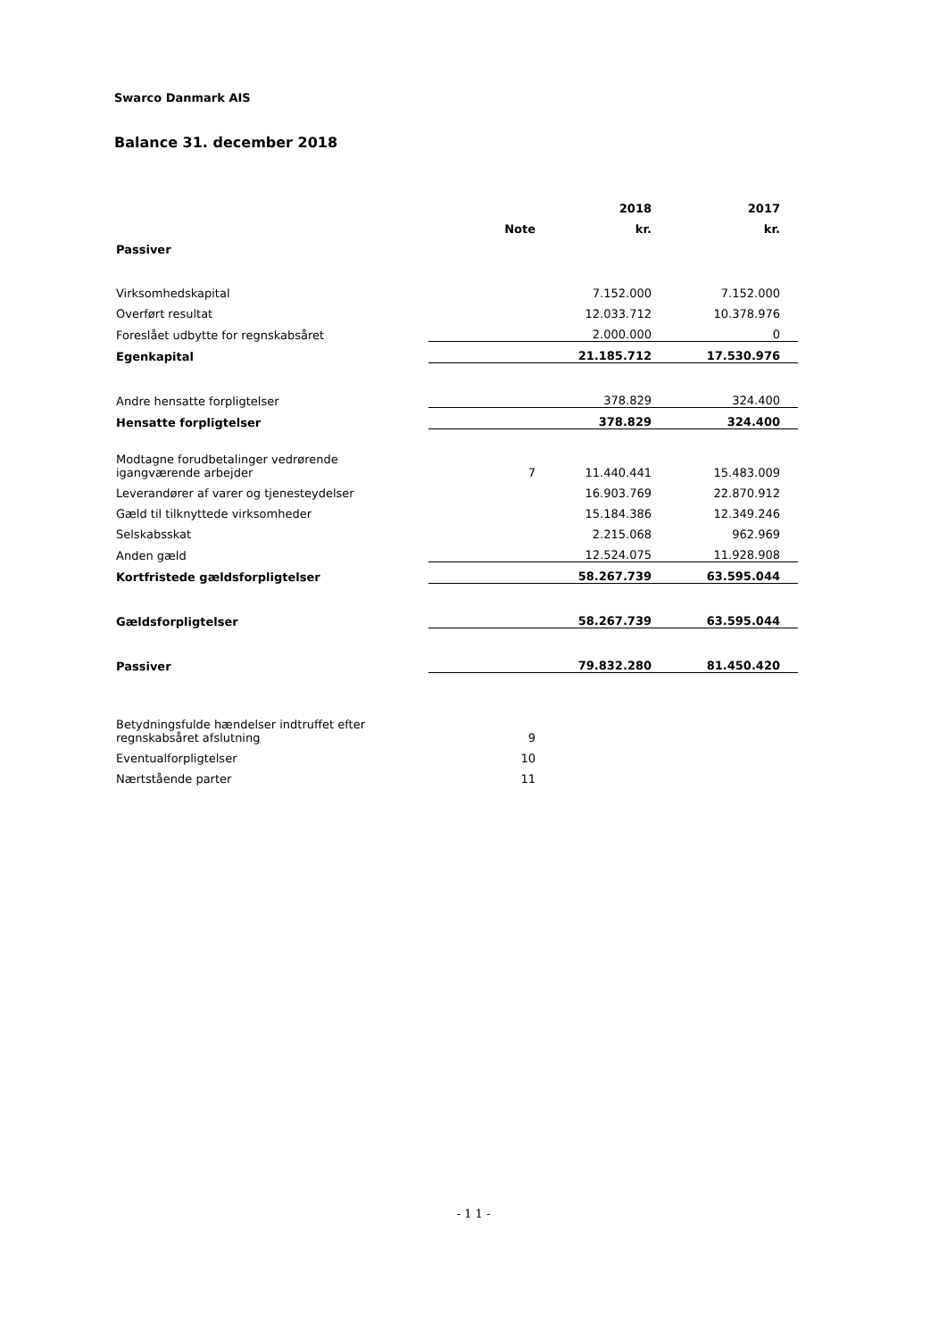Swarco Danmark AIS
Balance 31. december 2018
| | | 2018 | 2017 |
| --- | --- | --- | --- |
| | Note | kr. | kr. |
| Passiver | | | |
| Virksomhedskapital | | 7.152.000 | 7.152.000 |
| Overført resultat | | 12.033.712 | 10.378.976 |
| Foreslået udbytte for regnskabsåret | | 2.000.000 | 0 |
| Egenkapital | | 21.185.712 | 17.530.976 |
| Andre hensatte forpligtelser | | 378.829 | 324.400 |
| Hensatte forpligtelser | | 378.829 | 324.400 |
| Modtagne forudbetalinger vedrørende igangværende arbejder | 7 | 11.440.441 | 15.483.009 |
| Leverandører af varer og tjenesteydelser | | 16.903.769 | 22.870.912 |
| Gæld til tilknyttede virksomheder | | 15.184.386 | 12.349.246 |
| Selskabsskat | | 2.215.068 | 962.969 |
| Anden gæld | | 12.524.075 | 11.928.908 |
| Kortfristede gældsforpligtelser | | 58.267.739 | 63.595.044 |
| Gældsforpligtelser | | 58.267.739 | 63.595.044 |
| Passiver | | 79.832.280 | 81.450.420 |
| Betydningsfulde hændelser indtruffet efter regnskabsåret afslutning | 9 | | |
| Eventualforpligtelser | 10 | | |
| Nærtstående parter | 11 | | |
- 1 1 -